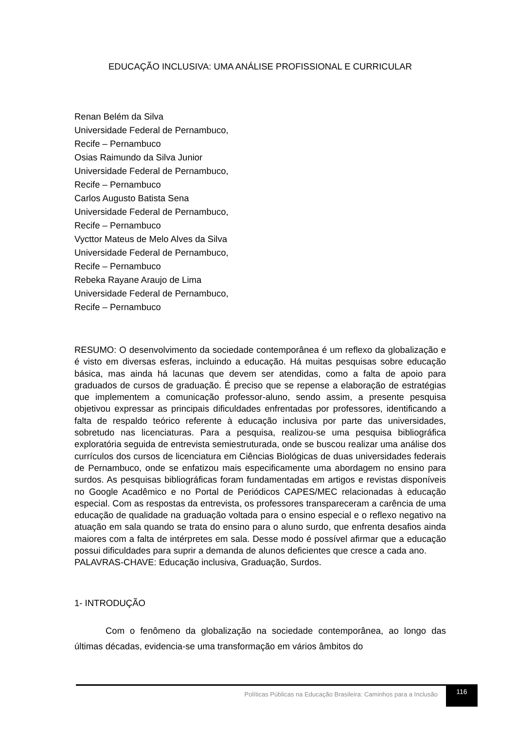EDUCAÇÃO INCLUSIVA: UMA ANÁLISE PROFISSIONAL E CURRICULAR
Renan Belém da Silva
Universidade Federal de Pernambuco,
Recife – Pernambuco
Osias Raimundo da Silva Junior
Universidade Federal de Pernambuco,
Recife – Pernambuco
Carlos Augusto Batista Sena
Universidade Federal de Pernambuco,
Recife – Pernambuco
Vycttor Mateus de Melo Alves da Silva
Universidade Federal de Pernambuco,
Recife – Pernambuco
Rebeka Rayane Araujo de Lima
Universidade Federal de Pernambuco,
Recife – Pernambuco
RESUMO: O desenvolvimento da sociedade contemporânea é um reflexo da globalização e é visto em diversas esferas, incluindo a educação. Há muitas pesquisas sobre educação básica, mas ainda há lacunas que devem ser atendidas, como a falta de apoio para graduados de cursos de graduação. É preciso que se repense a elaboração de estratégias que implementem a comunicação professor-aluno, sendo assim, a presente pesquisa objetivou expressar as principais dificuldades enfrentadas por professores, identificando a falta de respaldo teórico referente à educação inclusiva por parte das universidades, sobretudo nas licenciaturas. Para a pesquisa, realizou-se uma pesquisa bibliográfica exploratória seguida de entrevista semiestruturada, onde se buscou realizar uma análise dos currículos dos cursos de licenciatura em Ciências Biológicas de duas universidades federais de Pernambuco, onde se enfatizou mais especificamente uma abordagem no ensino para surdos. As pesquisas bibliográficas foram fundamentadas em artigos e revistas disponíveis no Google Acadêmico e no Portal de Periódicos CAPES/MEC relacionadas à educação especial. Com as respostas da entrevista, os professores transpareceram a carência de uma educação de qualidade na graduação voltada para o ensino especial e o reflexo negativo na atuação em sala quando se trata do ensino para o aluno surdo, que enfrenta desafios ainda maiores com a falta de intérpretes em sala. Desse modo é possível afirmar que a educação possui dificuldades para suprir a demanda de alunos deficientes que cresce a cada ano.
PALAVRAS-CHAVE: Educação inclusiva, Graduação, Surdos.
1- INTRODUÇÃO
Com o fenômeno da globalização na sociedade contemporânea, ao longo das últimas décadas, evidencia-se uma transformação em vários âmbitos do
Políticas Públicas na Educação Brasileira: Caminhos para a Inclusão
116